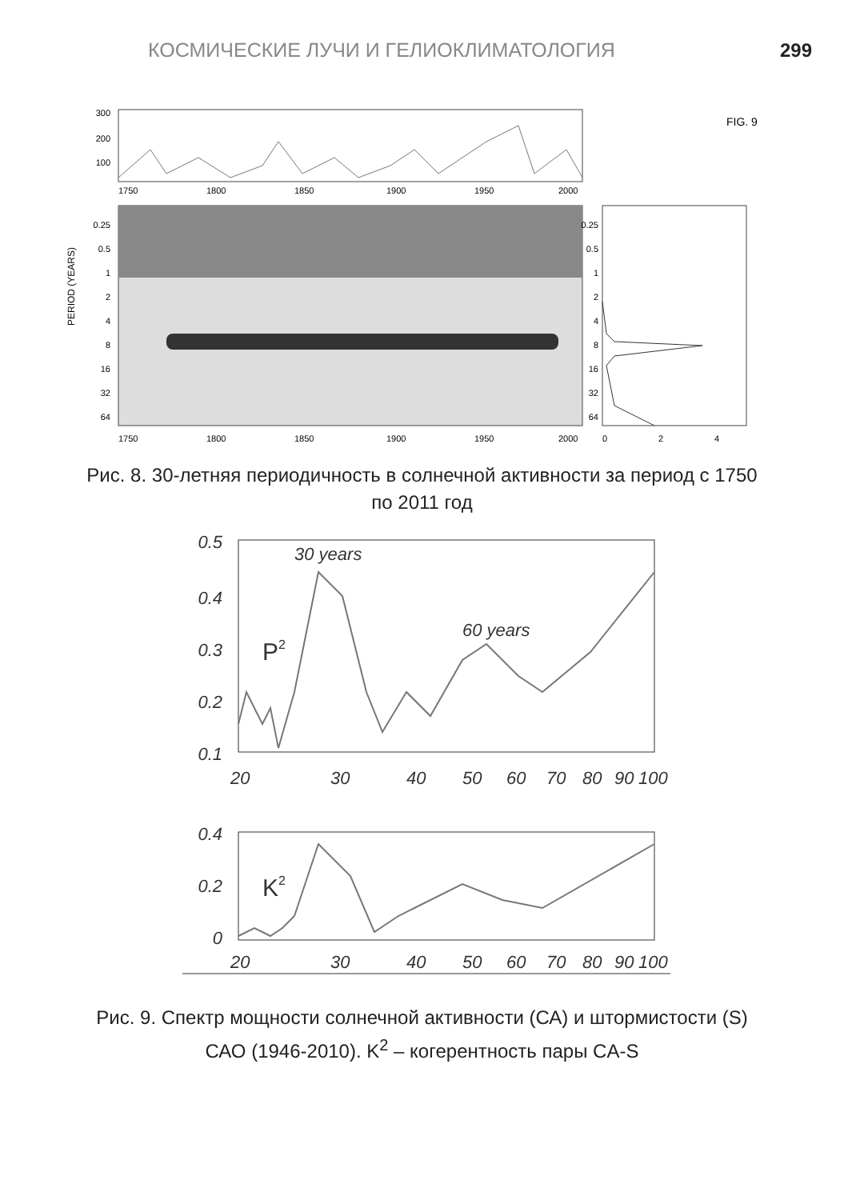КОСМИЧЕСКИЕ ЛУЧИ И ГЕЛИОКЛИМАТОЛОГИЯ 299
300
200
100
1750
1800
1850
1900
1950
2000
FIG. 9
PERIOD (YEARS)
0.25
0.5
1
2
4
8
16
32
64
1750
1800
1850
1900
1950
2000
0.25
0.5
1
2
4
8
16
32
64
0
2
4
Рис. 8. 30-летняя периодичность в солнечной активности за период с 1750 по 2011 год
0.5
0.4
0.3
0.2
0.1
30 years
60 years
P2
20
30
40
50
60
70
80
90
100
0.4
0.2
0
K2
20
30
40
50
60
70
80
90
100
Рис. 9. Спектр мощности солнечной активности (СА) и штормистости (S) САО (1946-2010). K<sup>2</sup> – когерентность пары CA-S